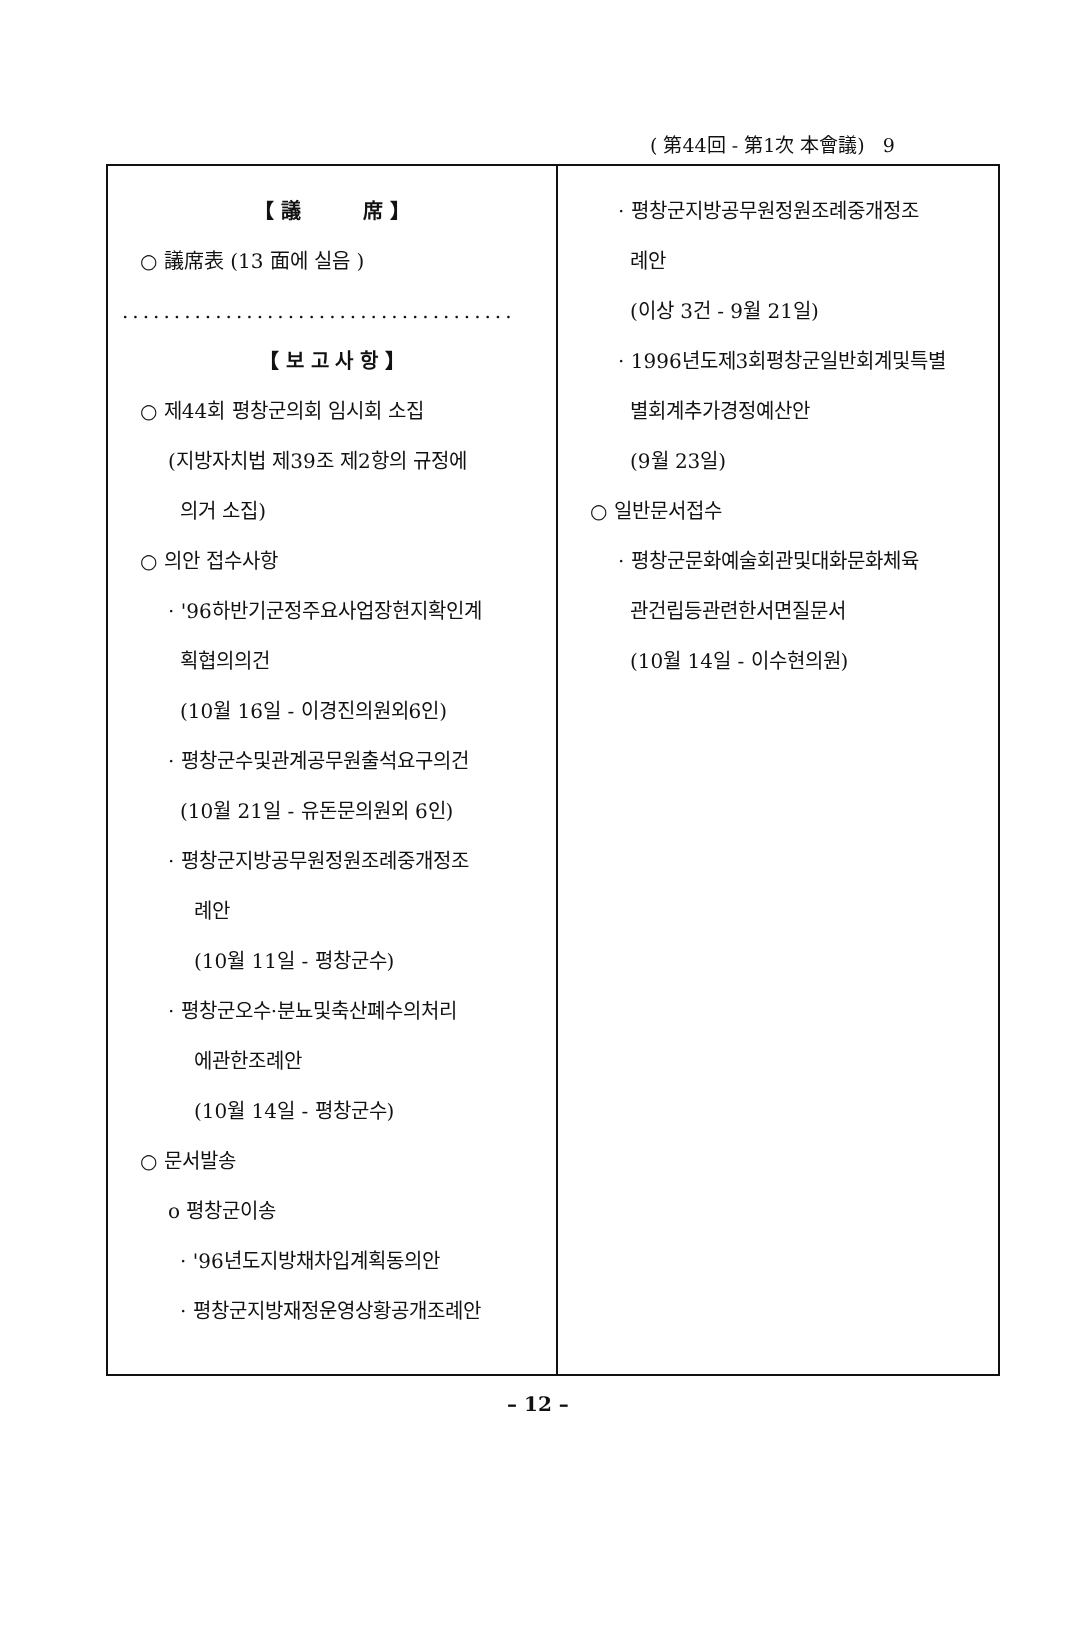( 第44回 - 第1次 本會議) 9
【 議 席 】
○ 議席表 (13 面에 실음 )
......................................
【 보 고 사 항 】
○ 제44회 평창군의회 임시회 소집
(지방자치법 제39조 제2항의 규정에
의거 소집)
○ 의안 접수사항
· '96하반기군정주요사업장현지확인계
획협의의건
(10월 16일 - 이경진의원외6인)
· 평창군수및관계공무원출석요구의건
(10월 21일 - 유돈문의원외 6인)
· 평창군지방공무원정원조례중개정조
례안
(10월 11일 - 평창군수)
· 평창군오수·분뇨및축산폐수의처리
에관한조례안
(10월 14일 - 평창군수)
○ 문서발송
o 평창군이송
· '96년도지방채차입계획동의안
· 평창군지방재정운영상황공개조례안
· 평창군지방공무원정원조례중개정조
례안
(이상 3건 - 9월 21일)
· 1996년도제3회평창군일반회계및특별
별회계추가경정예산안
(9월 23일)
○ 일반문서접수
· 평창군문화예술회관및대화문화체육
관건립등관련한서면질문서
(10월 14일 - 이수현의원)
– 12 –